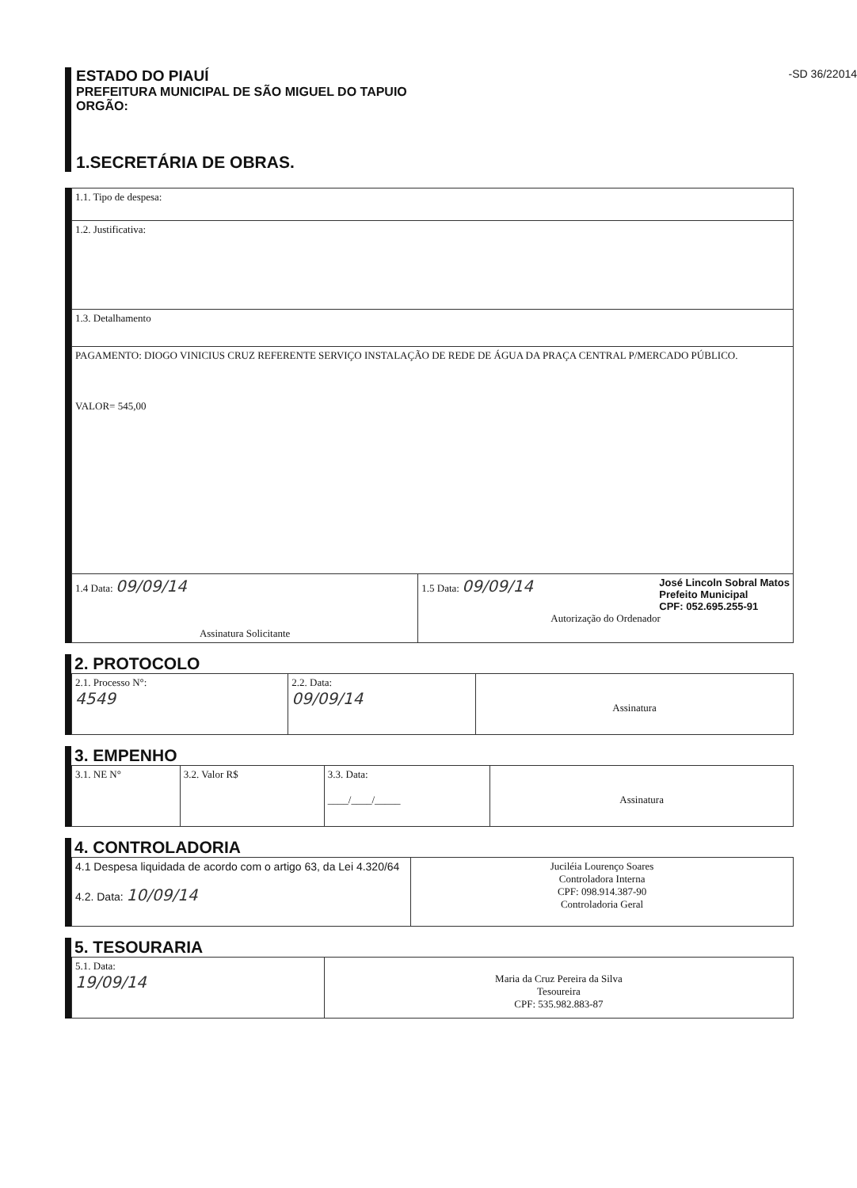ESTADO DO PIAUÍ -SD 36/22014
PREFEITURA MUNICIPAL DE SÃO MIGUEL DO TAPUIO
ORGÃO:
1.SECRETÁRIA DE OBRAS.
| 1.1. Tipo de despesa: | |
| 1.2. Justificativa: | |
| 1.3. Detalhamento | |
| PAGAMENTO: DIOGO VINICIUS CRUZ REFERENTE SERVIÇO INSTALAÇÃO DE REDE DE ÁGUA DA PRAÇA CENTRAL P/MERCADO PÚBLICO. VALOR= 545,00 | |
| 1.4 Data: 09/09/14 Assinatura Solicitante | 1.5 Data: 09/09/14 José Lincoln Sobral Matos Prefeito Municipal CPF: 052.695.255-91 Autorização do Ordenador |
2. PROTOCOLO
| 2.1. Processo N°: 4549 | 2.2. Data: 09/09/14 | Assinatura |
3. EMPENHO
| 3.1. NE N° | 3.2. Valor R$ | 3.3. Data: ____/____/_____ | Assinatura |
4. CONTROLADORIA
| 4.1 Despesa liquidada de acordo com o artigo 63, da Lei 4.320/64 4.2. Data: 10/09/14 | Juciléia Lourenço Soares Controladora Interna CPF: 098.914.387-90 Controladoria Geral |
5. TESOURARIA
| 5.1. Data: 19/09/14 | Maria da Cruz Pereira da Silva Tesoureira CPF: 535.982.883-87 |